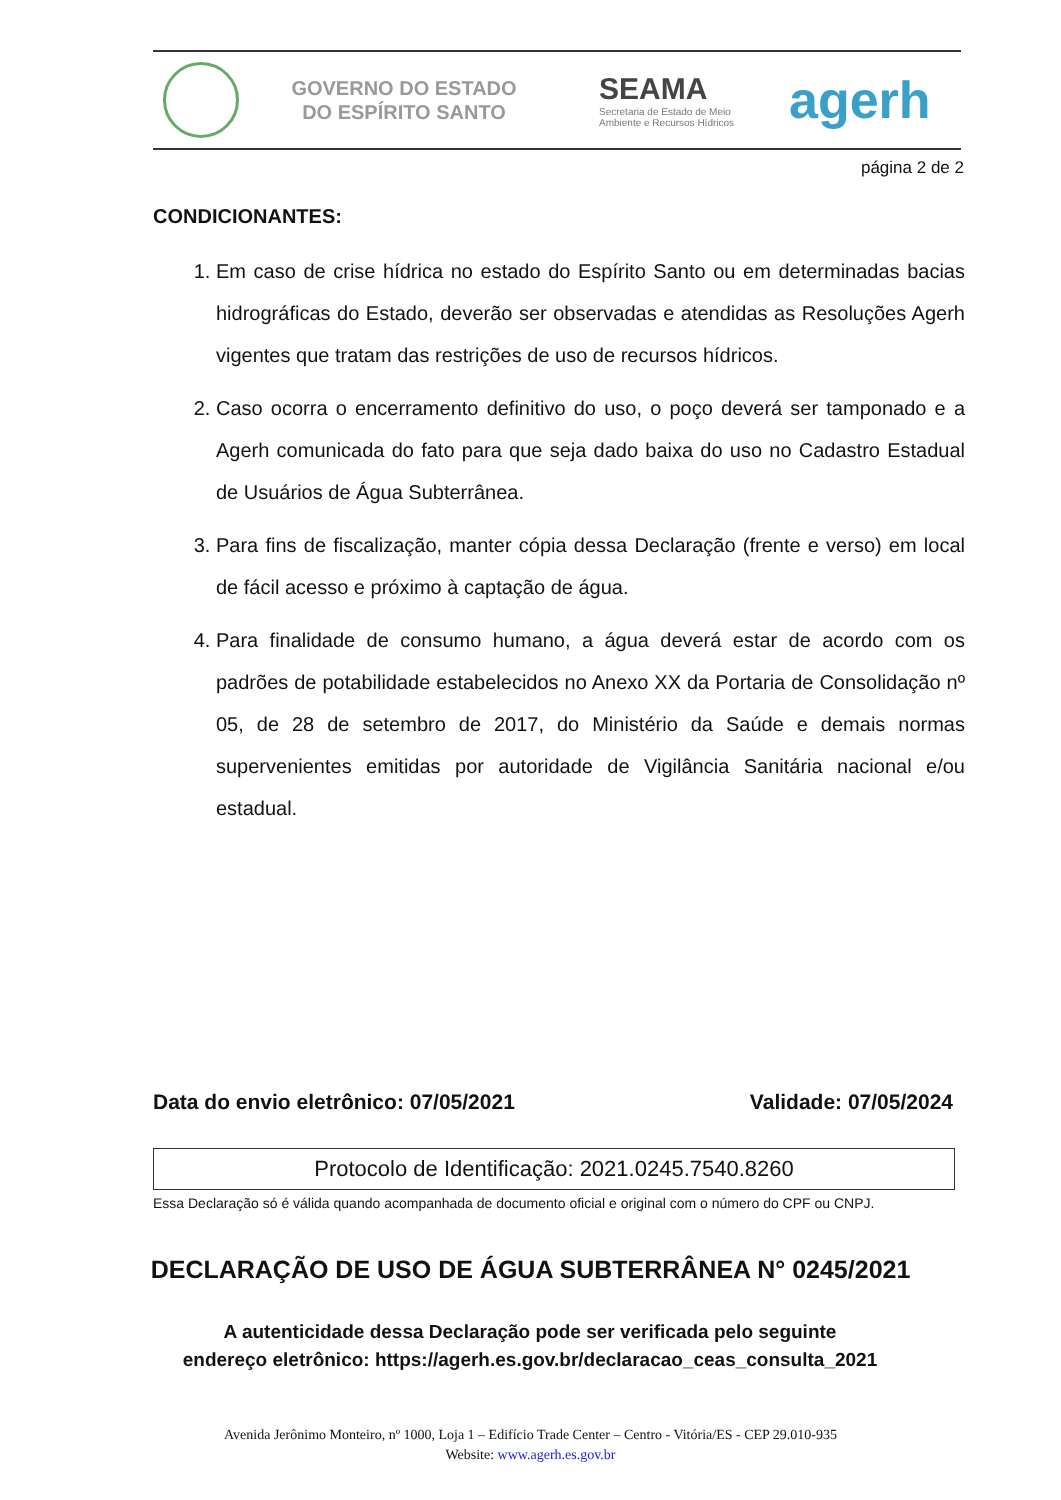GOVERNO DO ESTADO
DO ESPÍRITO SANTO
SEAMA
Secretaria de Estado de Meio
Ambiente e Recursos Hídricos
agerh
página 2 de 2
CONDICIONANTES:
1. Em caso de crise hídrica no estado do Espírito Santo ou em determinadas bacias hidrográficas do Estado, deverão ser observadas e atendidas as Resoluções Agerh vigentes que tratam das restrições de uso de recursos hídricos.
2. Caso ocorra o encerramento definitivo do uso, o poço deverá ser tamponado e a Agerh comunicada do fato para que seja dado baixa do uso no Cadastro Estadual de Usuários de Água Subterrânea.
3. Para fins de fiscalização, manter cópia dessa Declaração (frente e verso) em local de fácil acesso e próximo à captação de água.
4. Para finalidade de consumo humano, a água deverá estar de acordo com os padrões de potabilidade estabelecidos no Anexo XX da Portaria de Consolidação nº 05, de 28 de setembro de 2017, do Ministério da Saúde e demais normas supervenientes emitidas por autoridade de Vigilância Sanitária nacional e/ou estadual.
Data do envio eletrônico: 07/05/2021 Validade: 07/05/2024
Protocolo de Identificação: 2021.0245.7540.8260
Essa Declaração só é válida quando acompanhada de documento oficial e original com o número do CPF ou CNPJ.
DECLARAÇÃO DE USO DE ÁGUA SUBTERRÂNEA N° 0245/2021
A autenticidade dessa Declaração pode ser verificada pelo seguinte endereço eletrônico: https://agerh.es.gov.br/declaracao_ceas_consulta_2021
Avenida Jerônimo Monteiro, nº 1000, Loja 1 – Edifício Trade Center – Centro - Vitória/ES - CEP 29.010-935
Website: www.agerh.es.gov.br